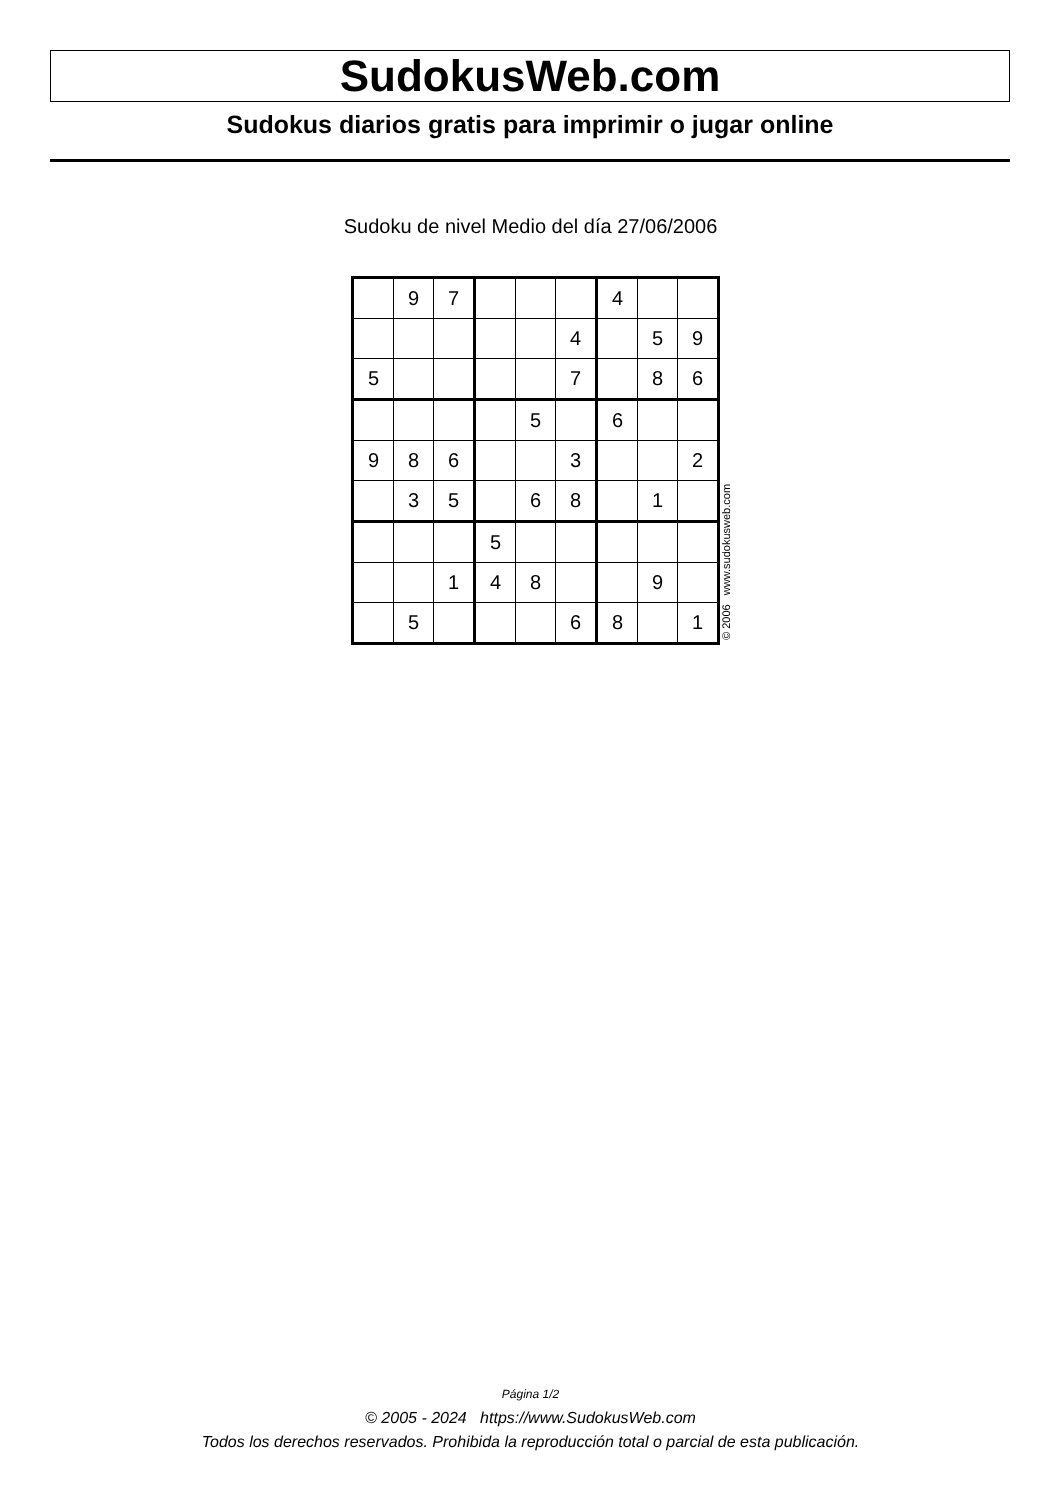SudokusWeb.com
Sudokus diarios gratis para imprimir o jugar online
Sudoku de nivel Medio del día 27/06/2006
| | 9 | 7 | | | | 4 | | |
| | | | | | 4 | | 5 | 9 |
| 5 | | | | | 7 | | 8 | 6 |
| | | | | 5 | | 6 | | |
| 9 | 8 | 6 | | | 3 | | | 2 |
| | 3 | 5 | | 6 | 8 | | 1 | |
| | | | 5 | | | | | |
| | | 1 | 4 | 8 | | | 9 | |
| | 5 | | | | 6 | 8 | | 1 |
© 2006 www.sudokusweb.com
Página 1/2
© 2005 - 2024 https://www.SudokusWeb.com
Todos los derechos reservados. Prohibida la reproducción total o parcial de esta publicación.